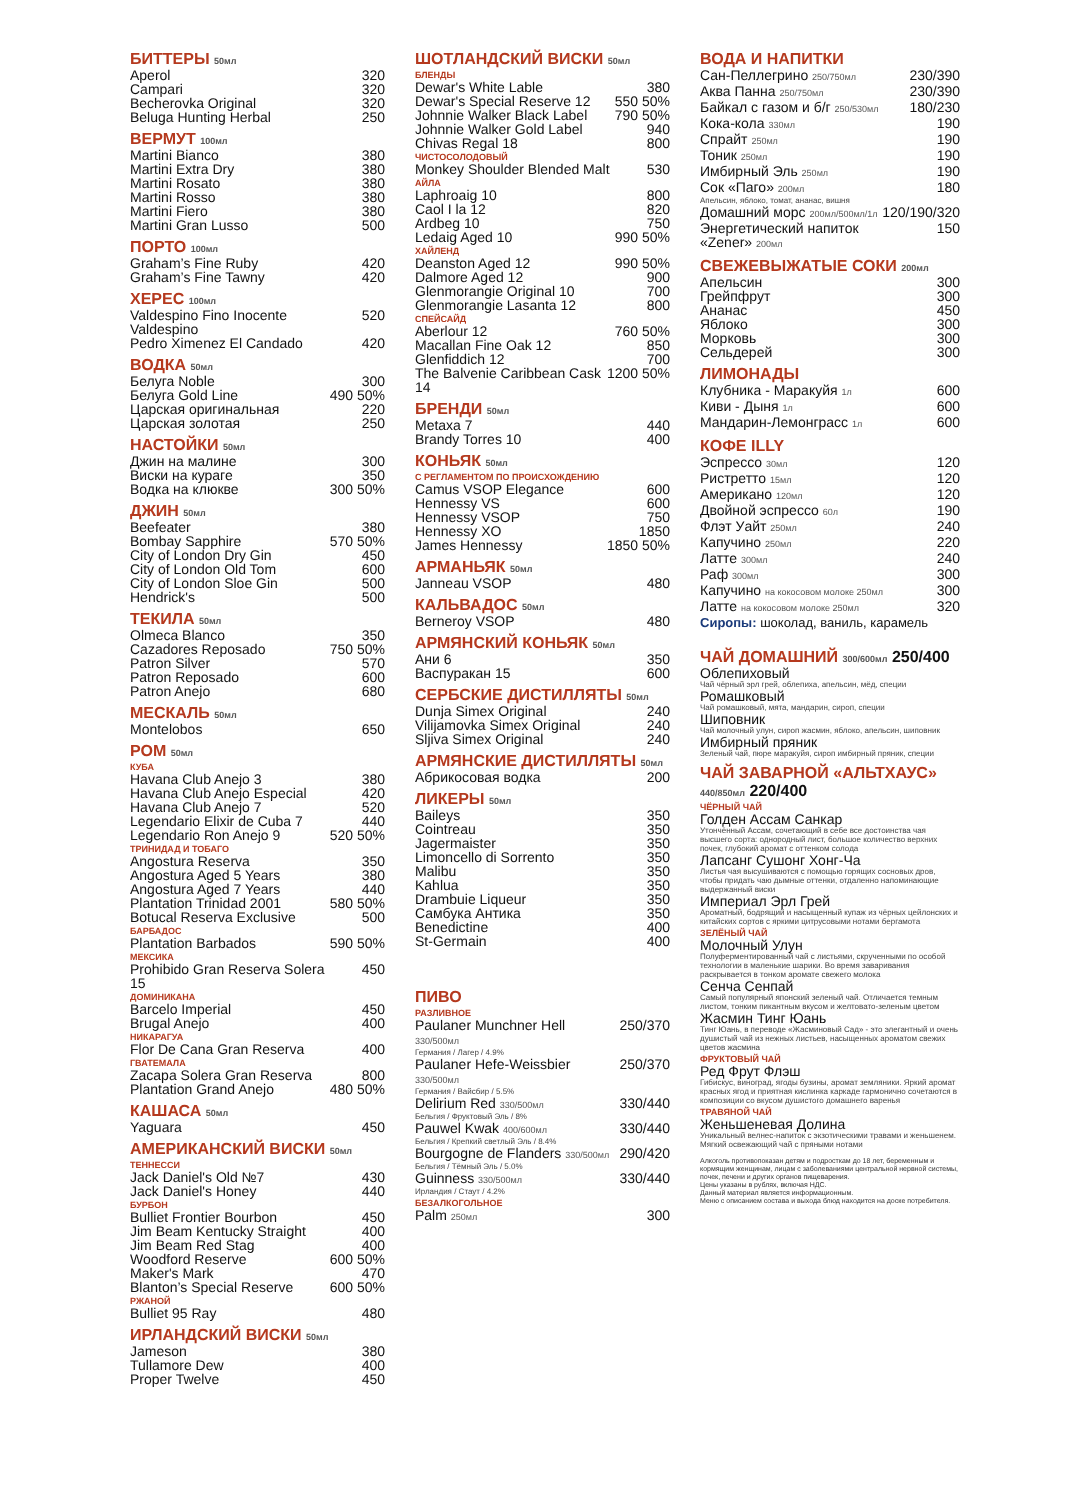БИТТЕРЫ 50мл
| Aperol | 320 |
| Campari | 320 |
| Becherovka Original | 320 |
| Beluga Hunting Herbal | 250 |
ВЕРМУТ 100мл
| Martini Bianco | 380 |
| Martini Extra Dry | 380 |
| Martini Rosato | 380 |
| Martini Rosso | 380 |
| Martini Fiero | 380 |
| Martini Gran Lusso | 500 |
ПОРТО 100мл
| Graham’s Fine Ruby | 420 |
| Graham’s Fine Tawny | 420 |
ХЕРЕС 100мл
| Valdespino Fino Inocente Valdespino | 520 |
| Pedro Ximenez El Candado | 420 |
ВОДКА 50мл
| Белуга Noble | 300 |
| Белуга Gold Line | 490 50% |
| Царская оригинальная | 220 |
| Царская золотая | 250 |
НАСТОЙКИ 50мл
| Джин на малине | 300 |
| Виски на кураге | 350 |
| Водка на клюкве | 300 50% |
ДЖИН 50мл
| Beefeater | 380 |
| Bombay Sapphire | 570 50% |
| City of London Dry Gin | 450 |
| City of London Old Tom | 600 |
| City of London Sloe Gin | 500 |
| Hendrick's | 500 |
ТЕКИЛА 50мл
| Olmeca Blanco | 350 |
| Cazadores Reposado | 750 50% |
| Patron Silver | 570 |
| Patron Reposado | 600 |
| Patron Anejo | 680 |
МЕСКАЛЬ 50мл
| Montelobos | 650 |
РОМ 50мл
КУБА
| Havana Club Anejo 3 | 380 |
| Havana Club Anejo Especial | 420 |
| Havana Club Anejo 7 | 520 |
| Legendario Elixir de Cuba 7 | 440 |
| Legendario Ron Anejo 9 | 520 50% |
ТРИНИДАД И ТОБАГО
| Angostura Reserva | 350 |
| Angostura Aged 5 Years | 380 |
| Angostura Aged 7 Years | 440 |
| Plantation Trinidad 2001 | 580 50% |
| Botucal Reserva Exclusive | 500 |
БАРБАДОС
| Plantation Barbados | 590 50% |
МЕКСИКА
| Prohibido Gran Reserva Solera 15 | 450 |
ДОМИНИКАНА
| Barcelo Imperial | 450 |
| Brugal Anejo | 400 |
НИКАРАГУА
| Flor De Cana Gran Reserva | 400 |
ГВАТЕМАЛА
| Zacapa Solera Gran Reserva | 800 |
| Plantation Grand Anejo | 480 50% |
КАШАСА 50мл
| Yaguara | 450 |
АМЕРИКАНСКИЙ ВИСКИ 50мл
ТЕННЕССИ
| Jack Daniel's Old №7 | 430 |
| Jack Daniel's Honey | 440 |
БУРБОН
| Bulliet Frontier Bourbon | 450 |
| Jim Beam Kentucky Straight | 400 |
| Jim Beam Red Stag | 400 |
| Woodford Reserve | 600 50% |
| Maker's Mark | 470 |
| Blanton’s Special Reserve | 600 50% |
РЖАНОЙ
| Bulliet 95 Ray | 480 |
ИРЛАНДСКИЙ ВИСКИ 50мл
| Jameson | 380 |
| Tullamore Dew | 400 |
| Proper Twelve | 450 |
ШОТЛАНДСКИЙ ВИСКИ 50мл
БЛЕНДЫ
| Dewar's White Lable | 380 |
| Dewar's Special Reserve 12 | 550 50% |
| Johnnie Walker Black Label | 790 50% |
| Johnnie Walker Gold Label | 940 |
| Chivas Regal 18 | 800 |
ЧИСТОСОЛОДОВЫЙ
| Monkey Shoulder Blended Malt | 530 |
АЙЛА
| Laphroaig 10 | 800 |
| Caol I la 12 | 820 |
| Ardbeg 10 | 750 |
| Ledaig Aged 10 | 990 50% |
ХАЙЛЕНД
| Deanston Aged 12 | 990 50% |
| Dalmore Aged 12 | 900 |
| Glenmorangie Original 10 | 700 |
| Glenmorangie Lasanta 12 | 800 |
СПЕЙСАЙД
| Aberlour 12 | 760 50% |
| Macallan Fine Oak 12 | 850 |
| Glenfiddich 12 | 700 |
| The Balvenie Caribbean Cask 14 | 1200 50% |
БРЕНДИ 50мл
| Metaxa 7 | 440 |
| Brandy Torres 10 | 400 |
КОНЬЯК 50мл
С РЕГЛАМЕНТОМ ПО ПРОИСХОЖДЕНИЮ
| Camus VSOP Elegance | 600 |
| Hennessy VS | 600 |
| Hennessy VSOP | 750 |
| Hennessy XO | 1850 |
| James Hennessy | 1850 50% |
АРМАНЬЯК 50мл
| Janneau VSOP | 480 |
КАЛЬВАДОС 50мл
| Berneroy VSOP | 480 |
АРМЯНСКИЙ КОНЬЯК 50мл
| Ани 6 | 350 |
| Васпуракан 15 | 600 |
СЕРБСКИЕ ДИСТИЛЛЯТЫ 50мл
| Dunja Simex Original | 240 |
| Vilijamovka Simex Original | 240 |
| Sljiva Simex Original | 240 |
АРМЯНСКИЕ ДИСТИЛЛЯТЫ 50мл
| Абрикосовая водка | 200 |
ЛИКЕРЫ 50мл
| Baileys | 350 |
| Cointreau | 350 |
| Jagermaister | 350 |
| Limoncello di Sorrento | 350 |
| Malibu | 350 |
| Kahlua | 350 |
| Drambuie Liqueur | 350 |
| Самбука Антика | 350 |
| Benedictine | 400 |
| St-Germain | 400 |
ПИВО
РАЗЛИВНОЕ
| Paulaner Munchner Hell 330/500мл Германия / Лагер / 4.9% | 250/370 |
| Paulaner Hefe-Weissbier 330/500мл Германия / Вайсбир / 5.5% | 250/370 |
| Delirium Red 330/500мл Бельгия / Фруктовый Эль / 8% | 330/440 |
| Pauwel Kwak 400/600мл Бельгия / Крепкий светлый Эль / 8.4% | 330/440 |
| Bourgogne de Flanders 330/500мл Бельгия / Тёмный Эль / 5.0% | 290/420 |
| Guinness 330/500мл Ирландия / Стаут / 4.2% | 330/440 |
БЕЗАЛКОГОЛЬНОЕ
| Palm 250мл | 300 |
ВОДА И НАПИТКИ
| Сан-Пеллегрино 250/750мл | 230/390 |
| Аква Панна 250/750мл | 230/390 |
| Байкал с газом и б/г 250/530мл | 180/230 |
| Кока-кола 330мл | 190 |
| Спрайт 250мл | 190 |
| Тоник 250мл | 190 |
| Имбирный Эль 250мл | 190 |
| Сок «Паго» 200мл Апельсин, яблоко, томат, ананас, вишня | 180 |
| Домашний морс 200мл/500мл/1л | 120/190/320 |
| Энергетический напиток «Zener» 200мл | 150 |
СВЕЖЕВЫЖАТЫЕ СОКИ 200мл
| Апельсин | 300 |
| Грейпфрут | 300 |
| Ананас | 450 |
| Яблоко | 300 |
| Морковь | 300 |
| Сельдерей | 300 |
ЛИМОНАДЫ
| Клубника - Маракуйя 1л | 600 |
| Киви - Дыня 1л | 600 |
| Мандарин-Лемонграсс 1л | 600 |
КОФЕ ILLY
| Эспрессо 30мл | 120 |
| Ристретто 15мл | 120 |
| Американо 120мл | 120 |
| Двойной эспрессо 60л | 190 |
| Флэт Уайт 250мл | 240 |
| Капучино 250мл | 220 |
| Латте 300мл | 240 |
| Раф 300мл | 300 |
| Капучино на кокосовом молоке 250мл | 300 |
| Латте на кокосовом молоке 250мл | 320 |
Сиропы: шоколад, ваниль, карамель
ЧАЙ ДОМАШНИЙ 300/600мл 250/400
| Облепиховый Чай чёрный эрл грей, облепиха, апельсин, мёд, специи |
| Ромашковый Чай ромашковый, мята, мандарин, сироп, специи |
| Шиповник Чай молочный улун, сироп жасмин, яблоко, апельсин, шиповник |
| Имбирный пряник Зеленый чай, пюре маракуйя, сироп имбирный пряник, специи |
ЧАЙ ЗАВАРНОЙ «АЛЬТХАУС» 440/850мл 220/400
ЧЁРНЫЙ ЧАЙ
| Голден Ассам Санкар Утончённый Ассам, сочетающий в себе все достоинства чая высшего сорта: однородный лист, большое количество верхних почек, глубокий аромат с оттенком солода |
| Лапсанг Сушонг Хонг-Ча Листья чая высушиваются с помощью горящих сосновых дров, чтобы придать чаю дымные оттенки, отдаленно напоминающие выдержанный виски |
| Империал Эрл Грей Ароматный, бодрящий и насыщенный купаж из чёрных цейлонских и китайских сортов с яркими цитрусовыми нотами бергамота |
ЗЕЛЁНЫЙ ЧАЙ
| Молочный Улун Полуферментированный чай с листьями, скрученными по особой технологии в маленькие шарики. Во время заваривания раскрывается в тонком аромате свежего молока |
| Сенча Сенпай Самый популярный японский зеленый чай. Отличается темным листом, тонким пикантным вкусом и желтовато-зеленым цветом |
| Жасмин Тинг Юань Тинг Юань, в переводе «Жасминовый Сад» - это элегантный и очень душистый чай из нежных листьев, насыщенных ароматом свежих цветов жасмина |
ФРУКТОВЫЙ ЧАЙ
| Ред Фрут Флэш Гибискус, виноград, ягоды бузины, аромат земляники. Яркий аромат красных ягод и приятная кислинка каркаде гармонично сочетаются в композиции со вкусом душистого домашнего варенья |
ТРАВЯНОЙ ЧАЙ
| Женьшеневая Долина Уникальный велнес-напиток с экзотическими травами и женьшенем. Мягкий освежающий чай с пряными нотами |
Алкоголь противопоказан детям и подросткам до 18 лет, беременным и кормящим женщинам, лицам с заболеваниями центральной нервной системы, почек, печени и других органов пищеварения.
Цены указаны в рублях, включая НДС.
Данный материал является информационным.
Меню с описанием состава и выхода блюд находится на доске потребителя.